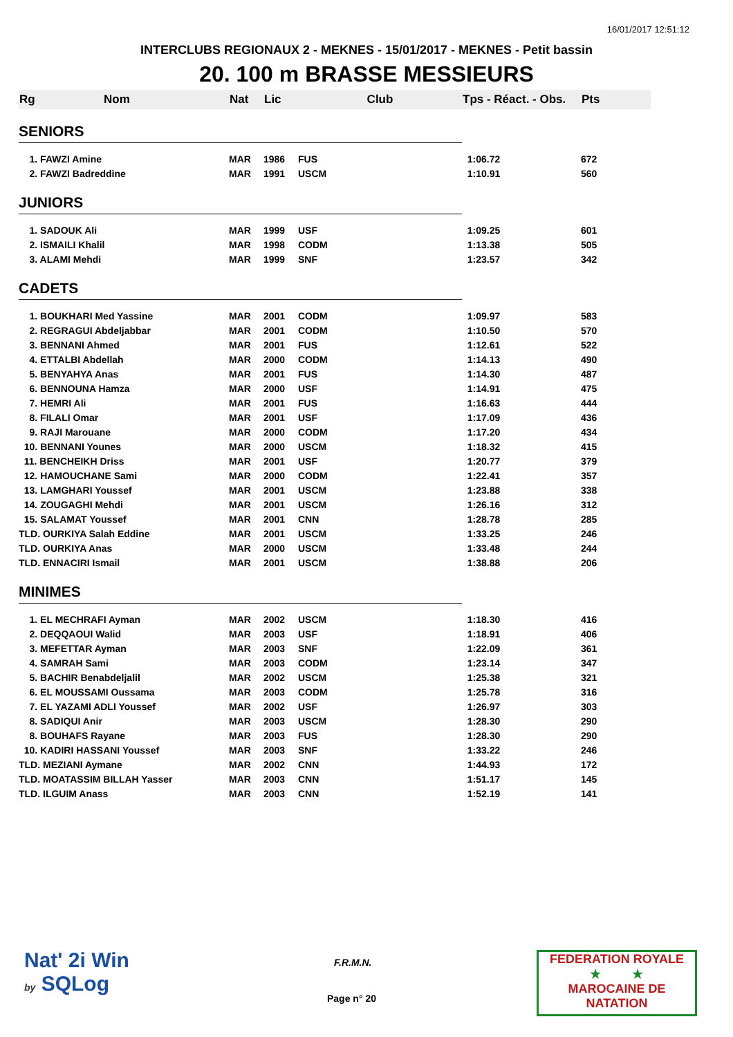16/01/2017 12:51:12
INTERCLUBS REGIONAUX 2 - MEKNES - 15/01/2017 - MEKNES - Petit bassin
20. 100 m BRASSE MESSIEURS
| Rg | Nom | Nat | Lic | Club | Tps - Réact. - Obs. | Pts |
| --- | --- | --- | --- | --- | --- | --- |
| SENIORS | | | | | | |
| 1. FAWZI Amine | | MAR | 1986 | FUS | 1:06.72 | 672 |
| 2. FAWZI Badreddine | | MAR | 1991 | USCM | 1:10.91 | 560 |
| JUNIORS | | | | | | |
| 1. SADOUK Ali | | MAR | 1999 | USF | 1:09.25 | 601 |
| 2. ISMAILI Khalil | | MAR | 1998 | CODM | 1:13.38 | 505 |
| 3. ALAMI Mehdi | | MAR | 1999 | SNF | 1:23.57 | 342 |
| CADETS | | | | | | |
| 1. BOUKHARI Med Yassine | | MAR | 2001 | CODM | 1:09.97 | 583 |
| 2. REGRAGUI Abdeljabbar | | MAR | 2001 | CODM | 1:10.50 | 570 |
| 3. BENNANI Ahmed | | MAR | 2001 | FUS | 1:12.61 | 522 |
| 4. ETTALBI Abdellah | | MAR | 2000 | CODM | 1:14.13 | 490 |
| 5. BENYAHYA Anas | | MAR | 2001 | FUS | 1:14.30 | 487 |
| 6. BENNOUNA Hamza | | MAR | 2000 | USF | 1:14.91 | 475 |
| 7. HEMRI Ali | | MAR | 2001 | FUS | 1:16.63 | 444 |
| 8. FILALI Omar | | MAR | 2001 | USF | 1:17.09 | 436 |
| 9. RAJI Marouane | | MAR | 2000 | CODM | 1:17.20 | 434 |
| 10. BENNANI Younes | | MAR | 2000 | USCM | 1:18.32 | 415 |
| 11. BENCHEIKH Driss | | MAR | 2001 | USF | 1:20.77 | 379 |
| 12. HAMOUCHANE Sami | | MAR | 2000 | CODM | 1:22.41 | 357 |
| 13. LAMGHARI Youssef | | MAR | 2001 | USCM | 1:23.88 | 338 |
| 14. ZOUGAGHI Mehdi | | MAR | 2001 | USCM | 1:26.16 | 312 |
| 15. SALAMAT Youssef | | MAR | 2001 | CNN | 1:28.78 | 285 |
| TLD. OURKIYA Salah Eddine | | MAR | 2001 | USCM | 1:33.25 | 246 |
| TLD. OURKIYA Anas | | MAR | 2000 | USCM | 1:33.48 | 244 |
| TLD. ENNACIRI Ismail | | MAR | 2001 | USCM | 1:38.88 | 206 |
| MINIMES | | | | | | |
| 1. EL MECHRAFI Ayman | | MAR | 2002 | USCM | 1:18.30 | 416 |
| 2. DEQQAOUI Walid | | MAR | 2003 | USF | 1:18.91 | 406 |
| 3. MEFETTAR Ayman | | MAR | 2003 | SNF | 1:22.09 | 361 |
| 4. SAMRAH Sami | | MAR | 2003 | CODM | 1:23.14 | 347 |
| 5. BACHIR Benabdeljalil | | MAR | 2002 | USCM | 1:25.38 | 321 |
| 6. EL MOUSSAMI Oussama | | MAR | 2003 | CODM | 1:25.78 | 316 |
| 7. EL YAZAMI ADLI Youssef | | MAR | 2002 | USF | 1:26.97 | 303 |
| 8. SADIQUI Anir | | MAR | 2003 | USCM | 1:28.30 | 290 |
| 8. BOUHAFS Rayane | | MAR | 2003 | FUS | 1:28.30 | 290 |
| 10. KADIRI HASSANI Youssef | | MAR | 2003 | SNF | 1:33.22 | 246 |
| TLD. MEZIANI Aymane | | MAR | 2002 | CNN | 1:44.93 | 172 |
| TLD. MOATASSIM BILLAH Yasser | | MAR | 2003 | CNN | 1:51.17 | 145 |
| TLD. ILGUIM Anass | | MAR | 2003 | CNN | 1:52.19 | 141 |
Nat' 2i Win
by SQLog
F.R.M.N.
Page n° 20
FEDERATION ROYALE
★ ★
MAROCAINE DE NATATION